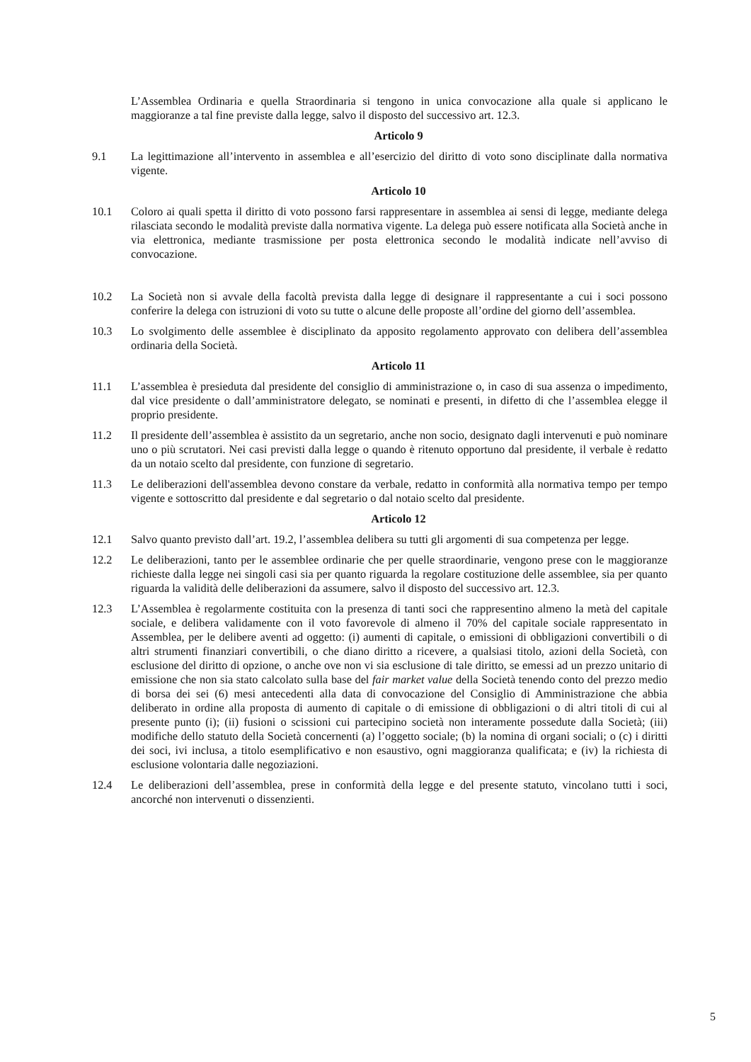L’Assemblea Ordinaria e quella Straordinaria si tengono in unica convocazione alla quale si applicano le maggioranze a tal fine previste dalla legge, salvo il disposto del successivo art. 12.3.
Articolo 9
9.1 La legittimazione all’intervento in assemblea e all’esercizio del diritto di voto sono disciplinate dalla normativa vigente.
Articolo 10
10.1 Coloro ai quali spetta il diritto di voto possono farsi rappresentare in assemblea ai sensi di legge, mediante delega rilasciata secondo le modalità previste dalla normativa vigente. La delega può essere notificata alla Società anche in via elettronica, mediante trasmissione per posta elettronica secondo le modalità indicate nell’avviso di convocazione.
10.2 La Società non si avvale della facoltà prevista dalla legge di designare il rappresentante a cui i soci possono conferire la delega con istruzioni di voto su tutte o alcune delle proposte all’ordine del giorno dell’assemblea.
10.3 Lo svolgimento delle assemblee è disciplinato da apposito regolamento approvato con delibera dell’assemblea ordinaria della Società.
Articolo 11
11.1 L’assemblea è presieduta dal presidente del consiglio di amministrazione o, in caso di sua assenza o impedimento, dal vice presidente o dall’amministratore delegato, se nominati e presenti, in difetto di che l’assemblea elegge il proprio presidente.
11.2 Il presidente dell’assemblea è assistito da un segretario, anche non socio, designato dagli intervenuti e può nominare uno o più scrutatori. Nei casi previsti dalla legge o quando è ritenuto opportuno dal presidente, il verbale è redatto da un notaio scelto dal presidente, con funzione di segretario.
11.3 Le deliberazioni dell'assemblea devono constare da verbale, redatto in conformità alla normativa tempo per tempo vigente e sottoscritto dal presidente e dal segretario o dal notaio scelto dal presidente.
Articolo 12
12.1 Salvo quanto previsto dall’art. 19.2, l’assemblea delibera su tutti gli argomenti di sua competenza per legge.
12.2 Le deliberazioni, tanto per le assemblee ordinarie che per quelle straordinarie, vengono prese con le maggioranze richieste dalla legge nei singoli casi sia per quanto riguarda la regolare costituzione delle assemblee, sia per quanto riguarda la validità delle deliberazioni da assumere, salvo il disposto del successivo art. 12.3.
12.3 L’Assemblea è regolarmente costituita con la presenza di tanti soci che rappresentino almeno la metà del capitale sociale, e delibera validamente con il voto favorevole di almeno il 70% del capitale sociale rappresentato in Assemblea, per le delibere aventi ad oggetto: (i) aumenti di capitale, o emissioni di obbligazioni convertibili o di altri strumenti finanziari convertibili, o che diano diritto a ricevere, a qualsiasi titolo, azioni della Società, con esclusione del diritto di opzione, o anche ove non vi sia esclusione di tale diritto, se emessi ad un prezzo unitario di emissione che non sia stato calcolato sulla base del fair market value della Società tenendo conto del prezzo medio di borsa dei sei (6) mesi antecedenti alla data di convocazione del Consiglio di Amministrazione che abbia deliberato in ordine alla proposta di aumento di capitale o di emissione di obbligazioni o di altri titoli di cui al presente punto (i); (ii) fusioni o scissioni cui partecipino società non interamente possedute dalla Società; (iii) modifiche dello statuto della Società concernenti (a) l’oggetto sociale; (b) la nomina di organi sociali; o (c) i diritti dei soci, ivi inclusa, a titolo esemplificativo e non esaustivo, ogni maggioranza qualificata; e (iv) la richiesta di esclusione volontaria dalle negoziazioni.
12.4 Le deliberazioni dell’assemblea, prese in conformità della legge e del presente statuto, vincolano tutti i soci, ancorché non intervenuti o dissenzienti.
5